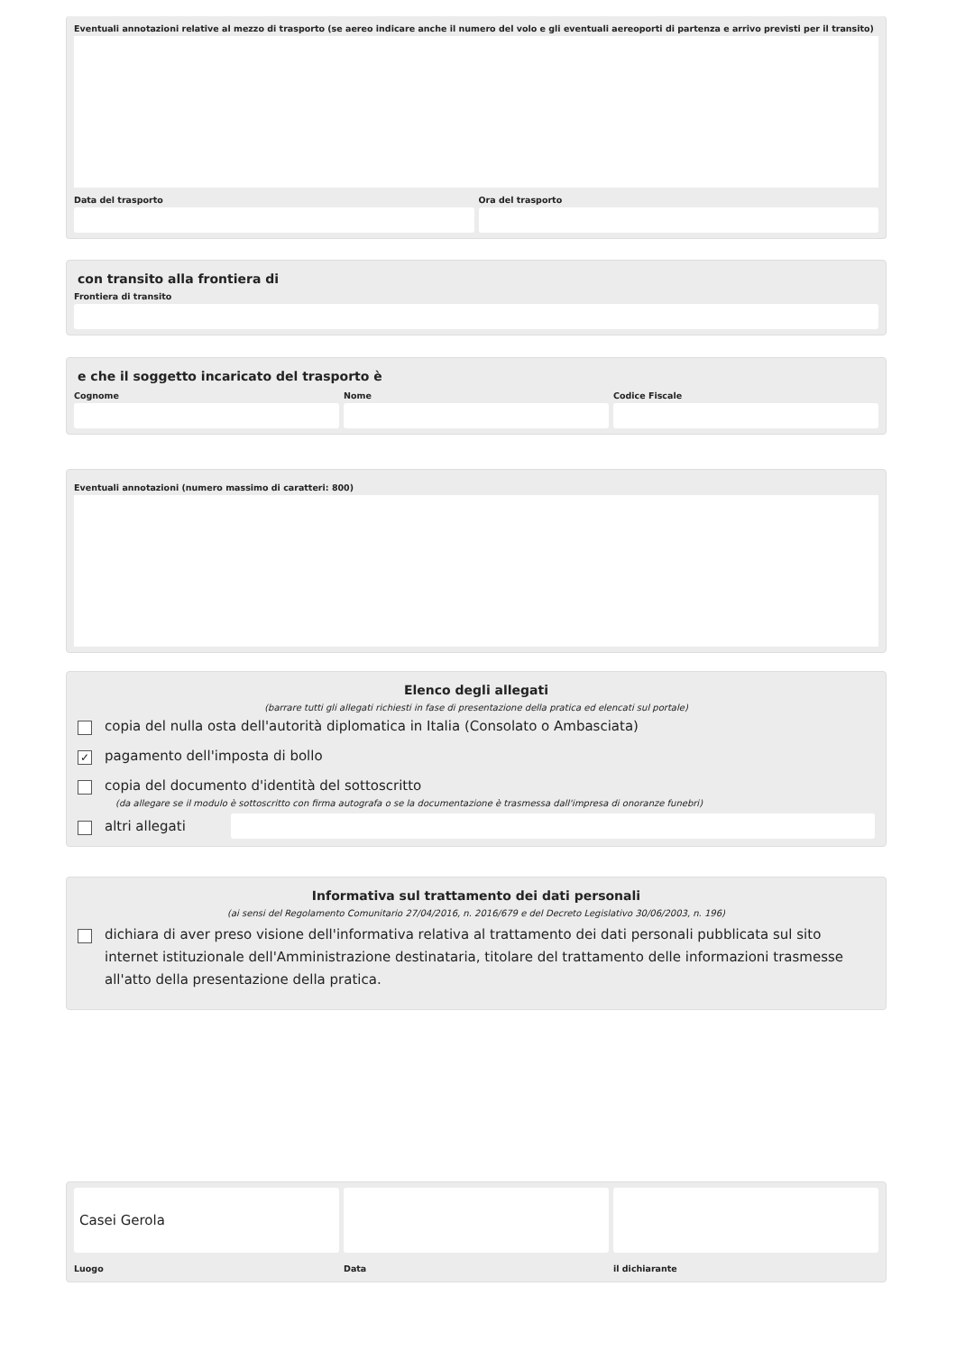Eventuali annotazioni relative al mezzo di trasporto (se aereo indicare anche il numero del volo e gli eventuali aereoporti di partenza e arrivo previsti per il transito)
Data del trasporto Ora del trasporto
con transito alla frontiera di
Frontiera di transito
e che il soggetto incaricato del trasporto è
Cognome Nome Codice Fiscale
Eventuali annotazioni (numero massimo di caratteri: 800)
Elenco degli allegati
(barrare tutti gli allegati richiesti in fase di presentazione della pratica ed elencati sul portale)
copia del nulla osta dell'autorità diplomatica in Italia (Consolato o Ambasciata)
✓ pagamento dell'imposta di bollo
copia del documento d'identità del sottoscritto
(da allegare se il modulo è sottoscritto con firma autografa o se la documentazione è trasmessa dall'impresa di onoranze funebri)
altri allegati
Informativa sul trattamento dei dati personali
(ai sensi del Regolamento Comunitario 27/04/2016, n. 2016/679 e del Decreto Legislativo 30/06/2003, n. 196)
dichiara di aver preso visione dell'informativa relativa al trattamento dei dati personali pubblicata sul sito internet istituzionale dell'Amministrazione destinataria, titolare del trattamento delle informazioni trasmesse all'atto della presentazione della pratica.
Casei Gerola
Luogo
Data il dichiarante